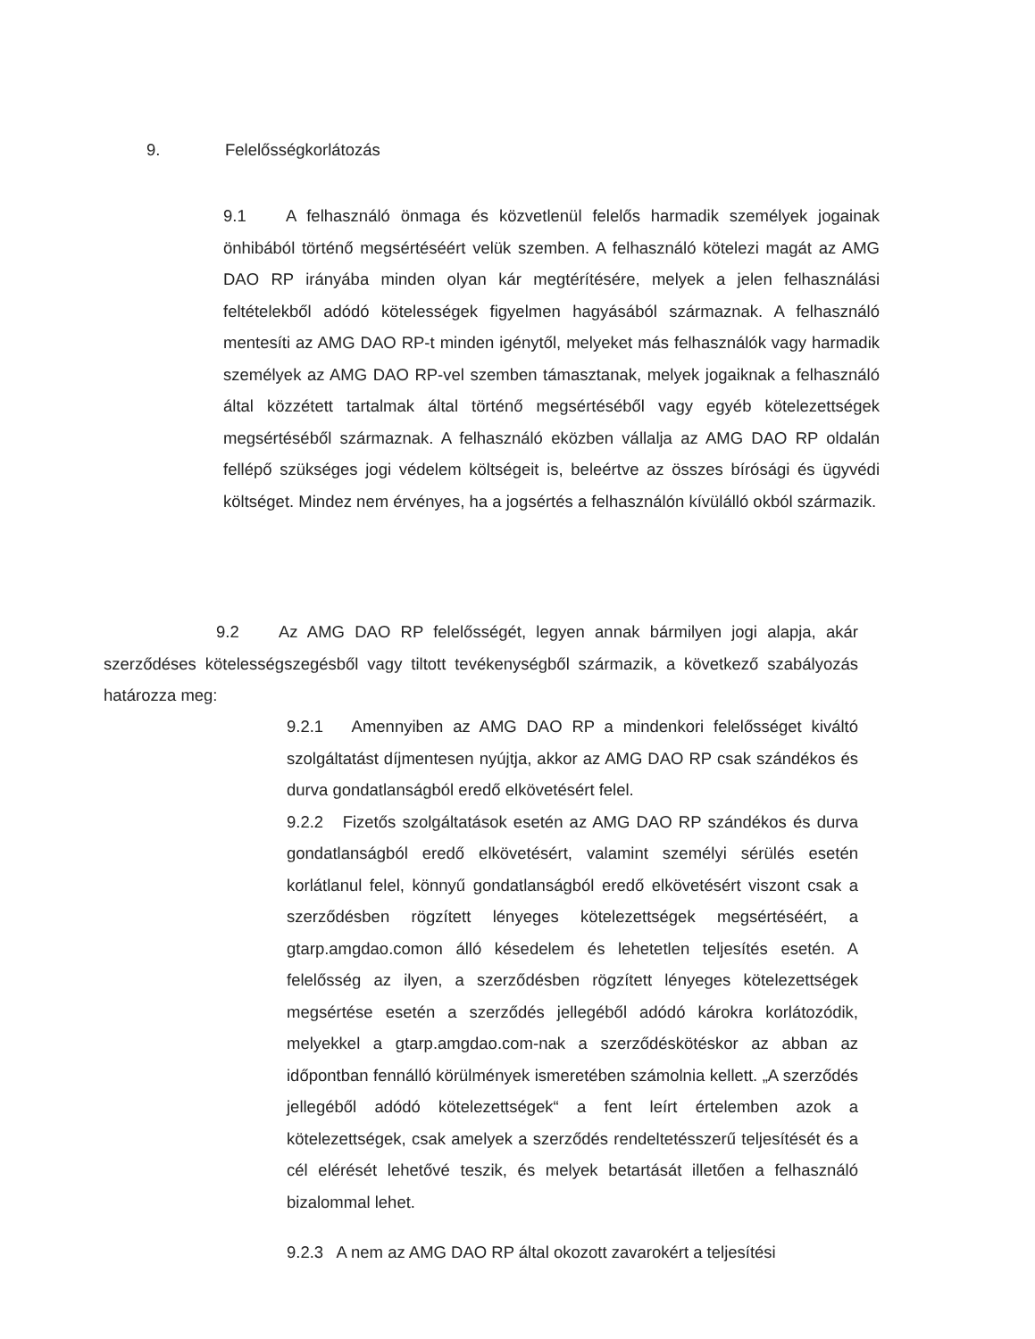9. Felelősségkorlátozás
9.1 A felhasználó önmaga és közvetlenül felelős harmadik személyek jogainak önhibából történő megsértéséért velük szemben. A felhasználó kötelezi magát az AMG DAO RP irányába minden olyan kár megtérítésére, melyek a jelen felhasználási feltételekből adódó kötelességek figyelmen hagyásából származnak. A felhasználó mentesíti az AMG DAO RP-t minden igénytől, melyeket más felhasználók vagy harmadik személyek az AMG DAO RP-vel szemben támasztanak, melyek jogaiknak a felhasználó által közzétett tartalmak által történő megsértéséből vagy egyéb kötelezettségek megsértéséből származnak. A felhasználó eközben vállalja az AMG DAO RP oldalán fellépő szükséges jogi védelem költségeit is, beleértve az összes bírósági és ügyvédi költséget. Mindez nem érvényes, ha a jogsértés a felhasználón kívülálló okból származik.
9.2 Az AMG DAO RP felelősségét, legyen annak bármilyen jogi alapja, akár szerződéses kötelességszegésből vagy tiltott tevékenységből származik, a következő szabályozás határozza meg:
9.2.1 Amennyiben az AMG DAO RP a mindenkori felelősséget kiváltó szolgáltatást díjmentesen nyújtja, akkor az AMG DAO RP csak szándékos és durva gondatlanságból eredő elkövetésért felel.
9.2.2 Fizetős szolgáltatások esetén az AMG DAO RP szándékos és durva gondatlanságból eredő elkövetésért, valamint személyi sérülés esetén korlátlanul felel, könnyű gondatlanságból eredő elkövetésért viszont csak a szerződésben rögzített lényeges kötelezettségek megsértéséért, a gtarp.amgdao.comon álló késedelem és lehetetlen teljesítés esetén. A felelősség az ilyen, a szerződésben rögzített lényeges kötelezettségek megsértése esetén a szerződés jellegéből adódó károkra korlátozódik, melyekkel a gtarp.amgdao.com-nak a szerződéskötéskor az abban az időpontban fennálló körülmények ismeretében számolnia kellett. „A szerződés jellegéből adódó kötelezettségek“ a fent leírt értelemben azok a kötelezettségek, csak amelyek a szerződés rendeltetésszerű teljesítését és a cél elérését lehetővé teszik, és melyek betartását illetően a felhasználó bizalommal lehet.
9.2.3 A nem az AMG DAO RP által okozott zavarokért a teljesítési